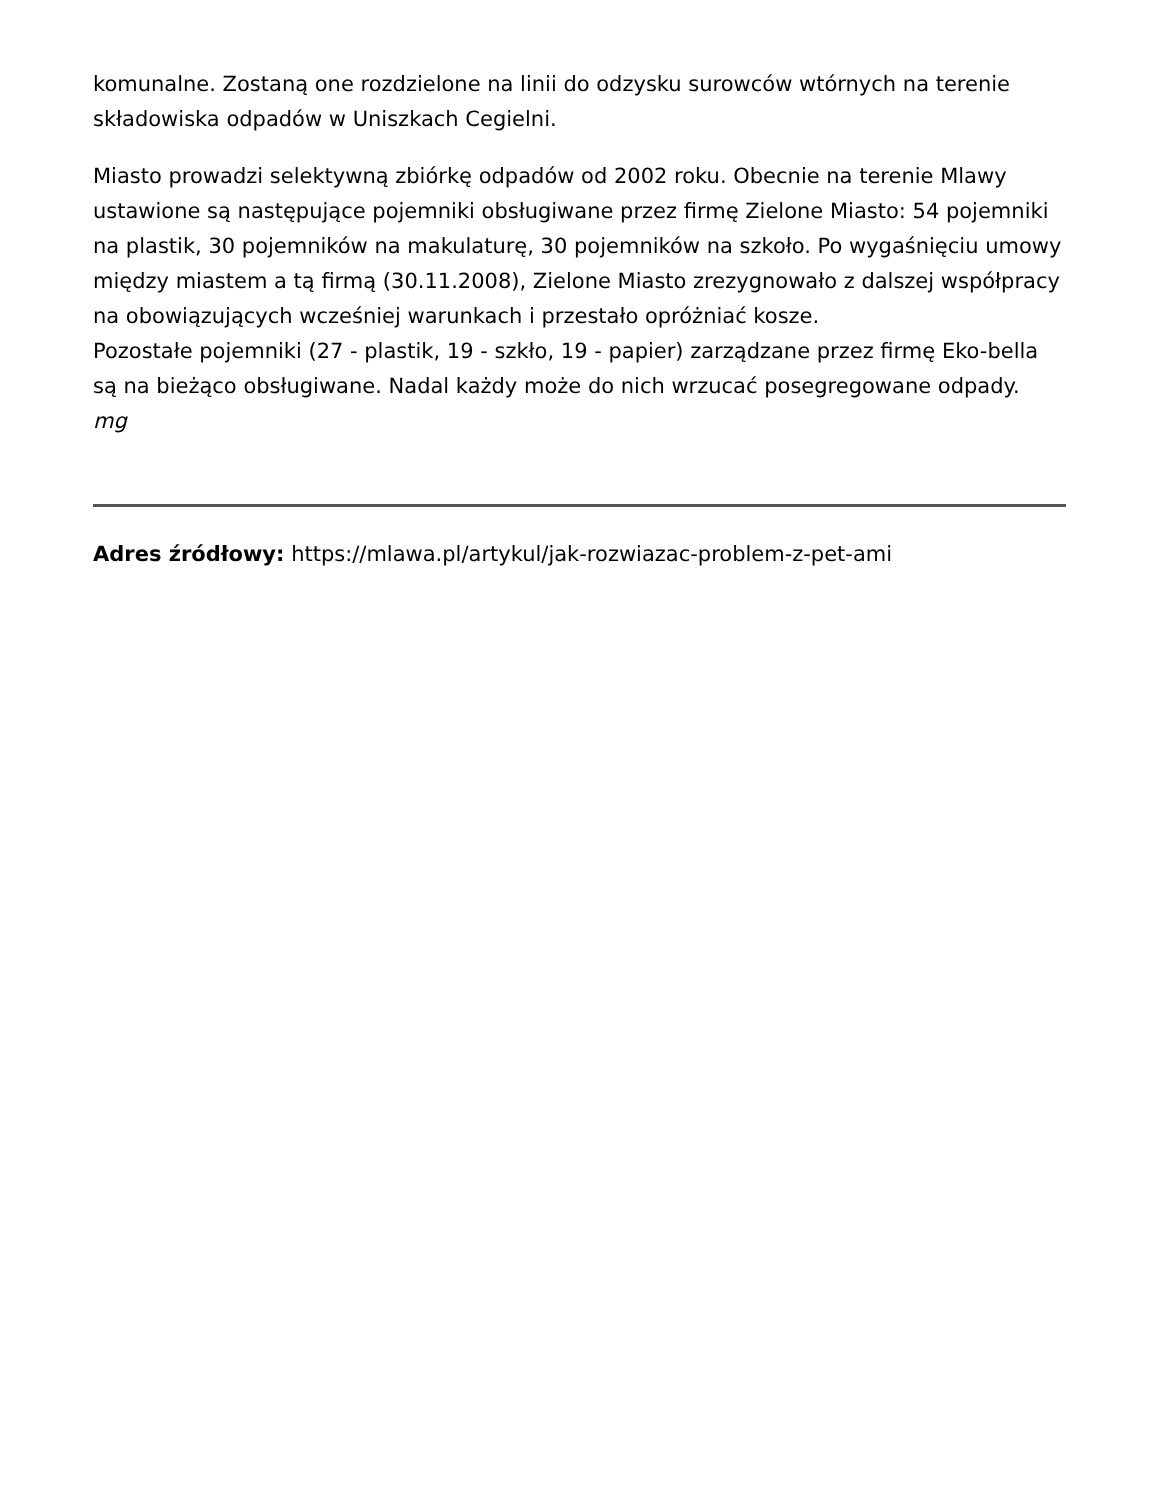komunalne. Zostaną one rozdzielone na linii do odzysku surowców wtórnych na terenie składowiska odpadów w Uniszkach Cegielni.
Miasto prowadzi selektywną zbiórkę odpadów od 2002 roku. Obecnie na terenie Mlawy ustawione są następujące pojemniki obsługiwane przez firmę Zielone Miasto: 54 pojemniki na plastik, 30 pojemników na makulaturę, 30 pojemników na szkoło. Po wygaśnięciu umowy między miastem a tą firmą (30.11.2008), Zielone Miasto zrezygnowało z dalszej współpracy na obowiązujących wcześniej warunkach i przestało opróżniać kosze.
Pozostałe pojemniki (27 - plastik, 19 - szkło, 19 - papier) zarządzane przez firmę Eko-bella są na bieżąco obsługiwane. Nadal każdy może do nich wrzucać posegregowane odpady.
mg
Adres źródłowy: https://mlawa.pl/artykul/jak-rozwiazac-problem-z-pet-ami